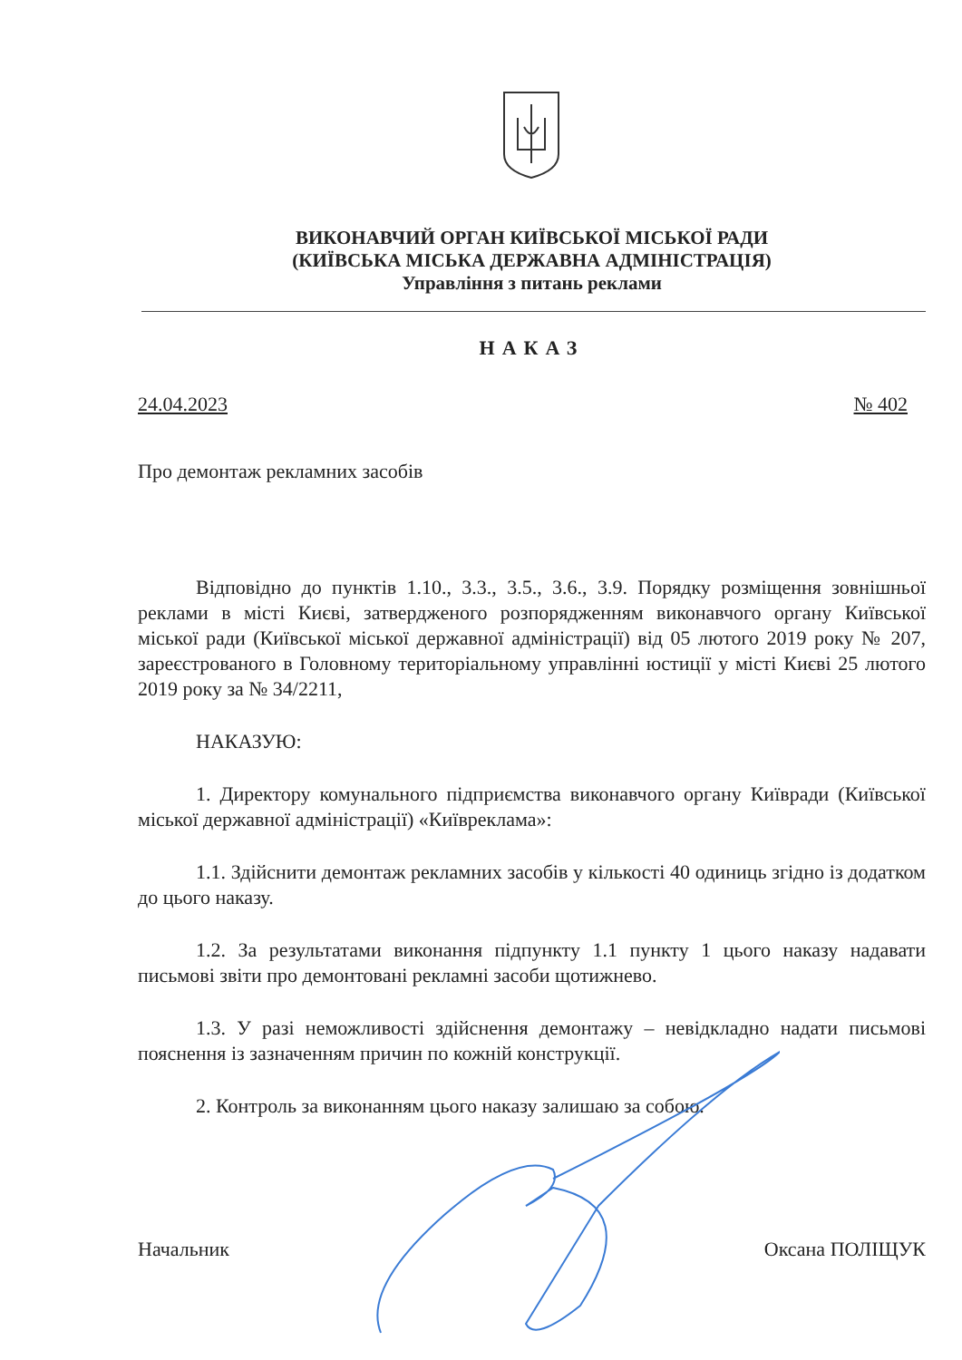ВИКОНАВЧИЙ ОРГАН КИЇВСЬКОЇ МІСЬКОЇ РАДИ
(КИЇВСЬКА МІСЬКА ДЕРЖАВНА АДМІНІСТРАЦІЯ)
Управління з питань реклами
НАКАЗ
24.04.2023 № 402
Про демонтаж рекламних засобів
Відповідно до пунктів 1.10., 3.3., 3.5., 3.6., 3.9. Порядку розміщення зовнішньої реклами в місті Києві, затвердженого розпорядженням виконавчого органу Київської міської ради (Київської міської державної адміністрації) від 05 лютого 2019 року № 207, зареєстрованого в Головному територіальному управлінні юстиції у місті Києві 25 лютого 2019 року за № 34/2211,
НАКАЗУЮ:
1. Директору комунального підприємства виконавчого органу Київради (Київської міської державної адміністрації) «Київреклама»:
1.1. Здійснити демонтаж рекламних засобів у кількості 40 одиниць згідно із додатком до цього наказу.
1.2. За результатами виконання підпункту 1.1 пункту 1 цього наказу надавати письмові звіти про демонтовані рекламні засоби щотижнево.
1.3. У разі неможливості здійснення демонтажу – невідкладно надати письмові пояснення із зазначенням причин по кожній конструкції.
2. Контроль за виконанням цього наказу залишаю за собою.
Начальник Оксана ПОЛІЩУК